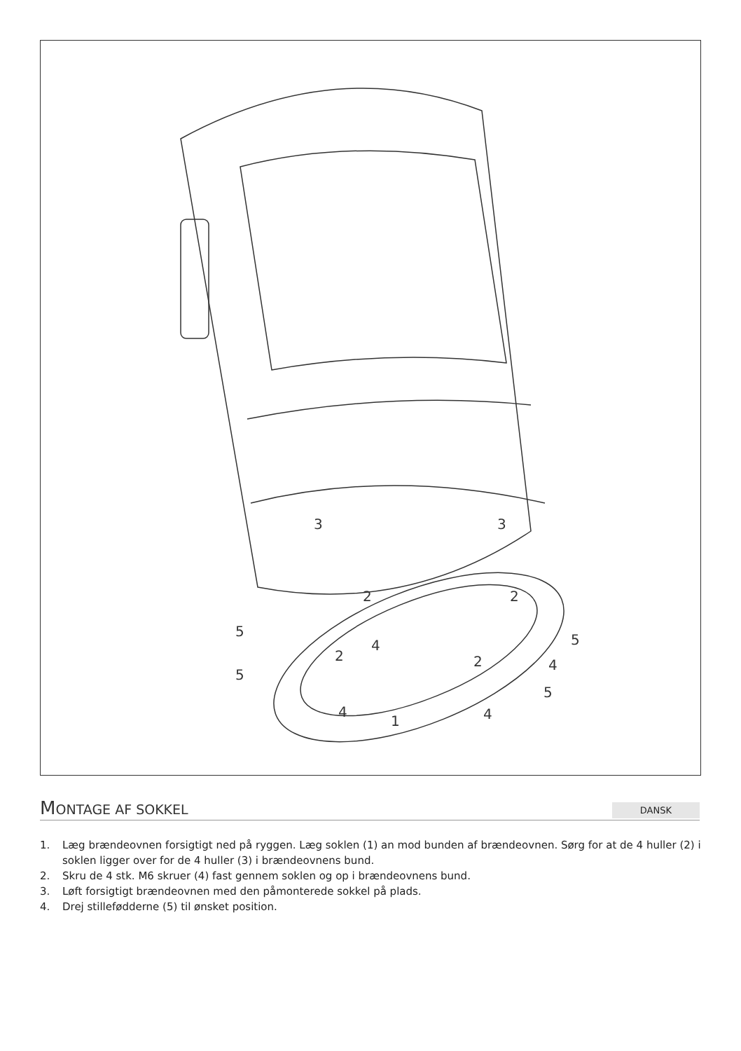3
3
2
2
2
2
4
4
4
4
5
5
5
5
1
MONTAGE AF SOKKEL
DANSK
1. Læg brændeovnen forsigtigt ned på ryggen. Læg soklen (1) an mod bunden af brændeovnen. Sørg for at de 4 huller (2) i soklen ligger over for de 4 huller (3) i brændeovnens bund.
2. Skru de 4 stk. M6 skruer (4) fast gennem soklen og op i brændeovnens bund.
3. Løft forsigtigt brændeovnen med den påmonterede sokkel på plads.
4. Drej stillefødderne (5) til ønsket position.